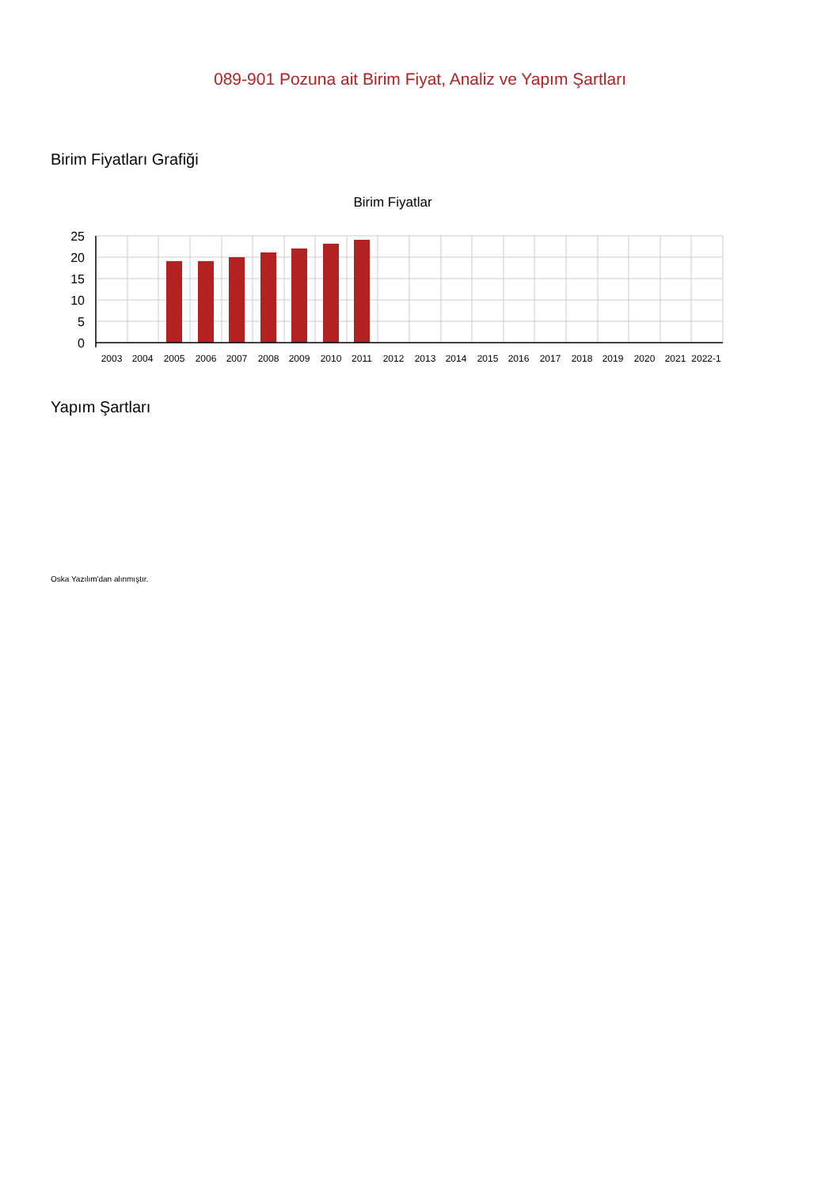089-901 Pozuna ait Birim Fiyat, Analiz ve Yapım Şartları
Birim Fiyatları Grafiği
Birim Fiyatlar
25
20
15
10
5
0
2003
2004
2005
2006
2007
2008
2009
2010
2011
2012
2013
2014
2015
2016
2017
2018
2019
2020
2021
2022-1
Yapım Şartları
Oska Yazılım'dan alınmıştır.